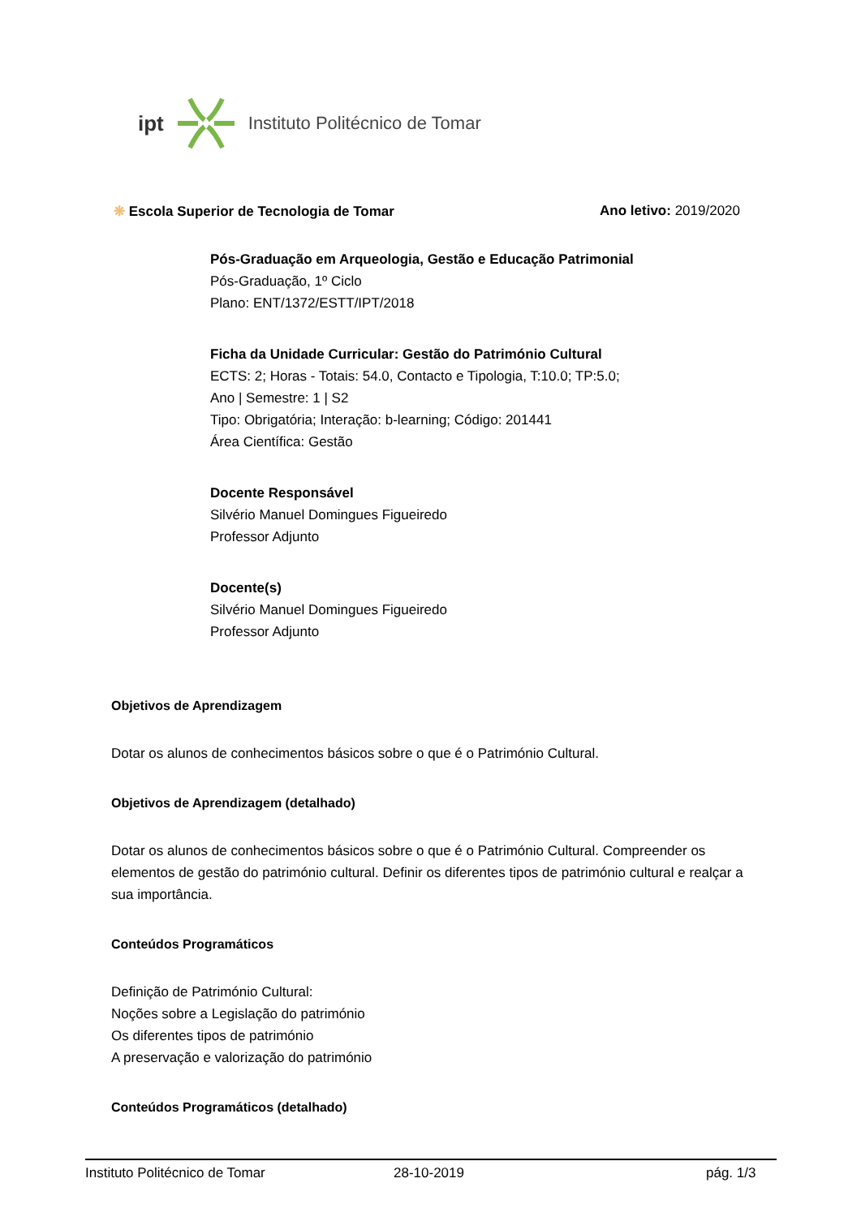ipt Instituto Politécnico de Tomar
❋ Escola Superior de Tecnologia de Tomar Ano letivo: 2019/2020
Pós-Graduação em Arqueologia, Gestão e Educação Patrimonial
Pós-Graduação, 1º Ciclo
Plano: ENT/1372/ESTT/IPT/2018
Ficha da Unidade Curricular: Gestão do Património Cultural
ECTS: 2; Horas - Totais: 54.0, Contacto e Tipologia, T:10.0; TP:5.0;
Ano | Semestre: 1 | S2
Tipo: Obrigatória; Interação: b-learning; Código: 201441
Área Científica: Gestão
Docente Responsável
Silvério Manuel Domingues Figueiredo
Professor Adjunto
Docente(s)
Silvério Manuel Domingues Figueiredo
Professor Adjunto
Objetivos de Aprendizagem
Dotar os alunos de conhecimentos básicos sobre o que é o Património Cultural.
Objetivos de Aprendizagem (detalhado)
Dotar os alunos de conhecimentos básicos sobre o que é o Património Cultural. Compreender os elementos de gestão do património cultural. Definir os diferentes tipos de património cultural e realçar a sua importância.
Conteúdos Programáticos
Definição de Património Cultural:
Noções sobre a Legislação do património
Os diferentes tipos de património
A preservação e valorização do património
Conteúdos Programáticos (detalhado)
Instituto Politécnico de Tomar 28-10-2019 pág. 1/3